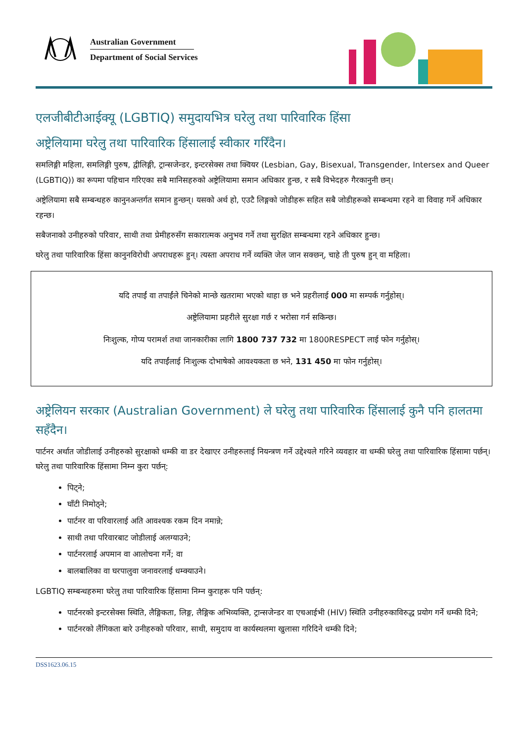Australian Government
Department of Social Services
एलजीबीटीआईक्यू (LGBTIQ) समुदायभित्र घरेलु तथा पारिवारिक हिंसा
अष्ट्रेलियामा घरेलु तथा पारिवारिक हिंसालाई स्वीकार गरिँदैन।
समलिङ्गी महिला, समलिङ्गी पुरुष, द्वीलिङ्गी, ट्रान्सजेन्डर, इन्टरसेक्स तथा क्वियर (Lesbian, Gay, Bisexual, Transgender, Intersex and Queer (LGBTIQ)) का रूपमा पहिचान गरिएका सबै मानिसहरुको अष्ट्रेलियामा समान अधिकार हुन्छ, र सबै विभेदहरु गैरकानुनी छन्।
अष्ट्रेलियामा सबै सम्बन्धहरु कानुनअन्तर्गत समान हुन्छन्। यसको अर्थ हो, एउटै लिङ्गको जोडीहरू सहित सबै जोडीहरूको सम्बन्धमा रहने वा विवाह गर्ने अधिकार रहन्छ।
सबैजनाको उनीहरुको परिवार, साथी तथा प्रेमीहरुसँग सकारात्मक अनुभव गर्ने तथा सुरक्षित सम्बन्धमा रहने अधिकार हुन्छ।
घरेलु तथा पारिवारिक हिंसा कानुनविरोधी अपराधहरू हुन्। त्यस्ता अपराध गर्ने व्यक्ति जेल जान सक्छन्, चाहे ती पुरुष हुन् वा महिला।
यदि तपाईं वा तपाईंले चिनेको मान्छे खतरामा भएको थाहा छ भने प्रहरीलाई 000 मा सम्पर्क गर्नुहोस्।
अष्ट्रेलियामा प्रहरीले सुरक्षा गर्छ र भरोसा गर्न सकिन्छ।
निःशुल्क, गोप्य परामर्श तथा जानकारीका लागि 1800 737 732 मा 1800RESPECT लाई फोन गर्नुहोस्।
यदि तपाईंलाई निःशुल्क दोभाषेको आवश्यकता छ भने, 131 450 मा फोन गर्नुहोस्।
अष्ट्रेलियन सरकार (Australian Government) ले घरेलु तथा पारिवारिक हिंसालाई कुनै पनि हालतमा सहँदैन।
पार्टनर अर्थात जोडीलाई उनीहरुको सुरक्षाको धम्की वा डर देखाएर उनीहरुलाई नियन्त्रण गर्ने उद्देश्यले गरिने व्यवहार वा धम्की घरेलु तथा पारिवारिक हिंसामा पर्छन्। घरेलु तथा पारिवारिक हिंसामा निम्न कुरा पर्छन्:
पिट्ने;
घाँटी निमोठ्ने;
पार्टनर वा परिवारलाई अति आवश्यक रकम दिन नमान्ने;
साथी तथा परिवारबाट जोडीलाई अलग्याउने;
पार्टनरलाई अपमान वा आलोचना गर्ने; वा
बालबालिका वा घरपालुवा जनावरलाई धम्क्याउने।
LGBTIQ सम्बन्धहरुमा घरेलु तथा पारिवारिक हिंसामा निम्न कुराहरू पनि पर्छन्:
पार्टनरको इन्टरसेक्स स्थिति, लैङ्गिकता, लिङ्ग, लैङ्गिक अभिव्यक्ति, ट्रान्सजेन्डर वा एचआईभी (HIV) स्थिति उनीहरुकाविरुद्ध प्रयोग गर्ने धम्की दिने;
पार्टनरको लैंगिकता बारे उनीहरुको परिवार, साथी, समुदाय वा कार्यस्थलमा खुलासा गरिदिने धम्की दिने;
DSS1623.06.15